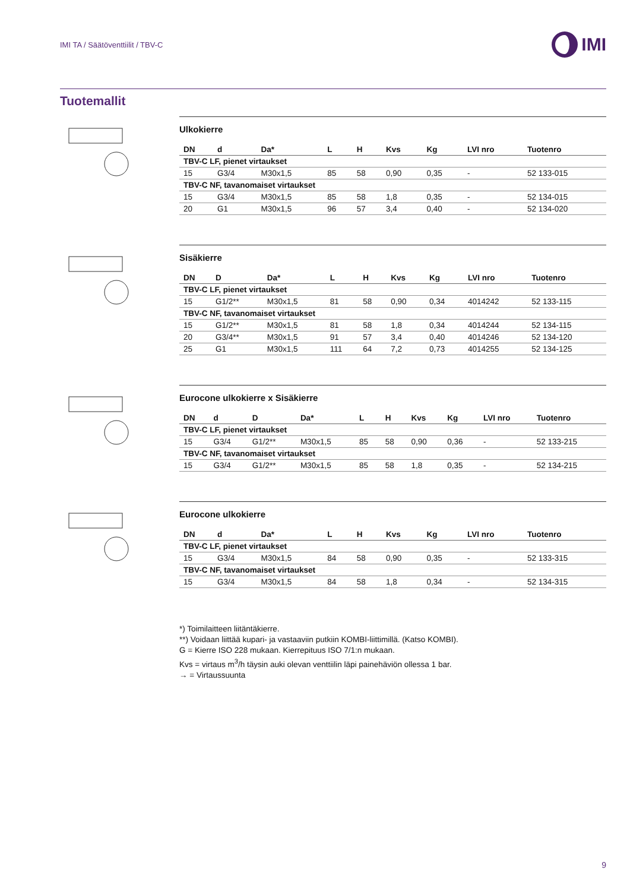IMI TA / Säätöventtiilit / TBV-C
IMI
Tuotemallit
Ulkokierre
| DN | d | Da* | L | H | Kvs | Kg | LVI nro | Tuotenro |
| --- | --- | --- | --- | --- | --- | --- | --- | --- |
| TBV-C LF, pienet virtaukset | | | | | | | | |
| 15 | G3/4 | M30x1,5 | 85 | 58 | 0,90 | 0,35 | - | 52 133-015 |
| TBV-C NF, tavanomaiset virtaukset | | | | | | | | |
| 15 | G3/4 | M30x1,5 | 85 | 58 | 1,8 | 0,35 | - | 52 134-015 |
| 20 | G1 | M30x1,5 | 96 | 57 | 3,4 | 0,40 | - | 52 134-020 |
Sisäkierre
| DN | D | Da* | L | H | Kvs | Kg | LVI nro | Tuotenro |
| --- | --- | --- | --- | --- | --- | --- | --- | --- |
| TBV-C LF, pienet virtaukset | | | | | | | | |
| 15 | G1/2** | M30x1,5 | 81 | 58 | 0,90 | 0,34 | 4014242 | 52 133-115 |
| TBV-C NF, tavanomaiset virtaukset | | | | | | | | |
| 15 | G1/2** | M30x1,5 | 81 | 58 | 1,8 | 0,34 | 4014244 | 52 134-115 |
| 20 | G3/4** | M30x1,5 | 91 | 57 | 3,4 | 0,40 | 4014246 | 52 134-120 |
| 25 | G1 | M30x1,5 | 111 | 64 | 7,2 | 0,73 | 4014255 | 52 134-125 |
Eurocone ulkokierre x Sisäkierre
| DN | d | D | Da* | L | H | Kvs | Kg | LVI nro | Tuotenro |
| --- | --- | --- | --- | --- | --- | --- | --- | --- | --- |
| TBV-C LF, pienet virtaukset | | | | | | | | | |
| 15 | G3/4 | G1/2** | M30x1,5 | 85 | 58 | 0,90 | 0,36 | - | 52 133-215 |
| TBV-C NF, tavanomaiset virtaukset | | | | | | | | | |
| 15 | G3/4 | G1/2** | M30x1,5 | 85 | 58 | 1,8 | 0,35 | - | 52 134-215 |
Eurocone ulkokierre
| DN | d | Da* | L | H | Kvs | Kg | LVI nro | Tuotenro |
| --- | --- | --- | --- | --- | --- | --- | --- | --- |
| TBV-C LF, pienet virtaukset | | | | | | | | |
| 15 | G3/4 | M30x1,5 | 84 | 58 | 0,90 | 0,35 | - | 52 133-315 |
| TBV-C NF, tavanomaiset virtaukset | | | | | | | | |
| 15 | G3/4 | M30x1,5 | 84 | 58 | 1,8 | 0,34 | - | 52 134-315 |
*) Toimilaitteen liitäntäkierre.
**) Voidaan liittää kupari- ja vastaaviin putkiin KOMBI-liittimillä. (Katso KOMBI).
G = Kierre ISO 228 mukaan. Kierrepituus ISO 7/1:n mukaan.
Kvs = virtaus m<sup>3</sup>/h täysin auki olevan venttiilin läpi painehäviön ollessa 1 bar.
→ = Virtaussuunta
9